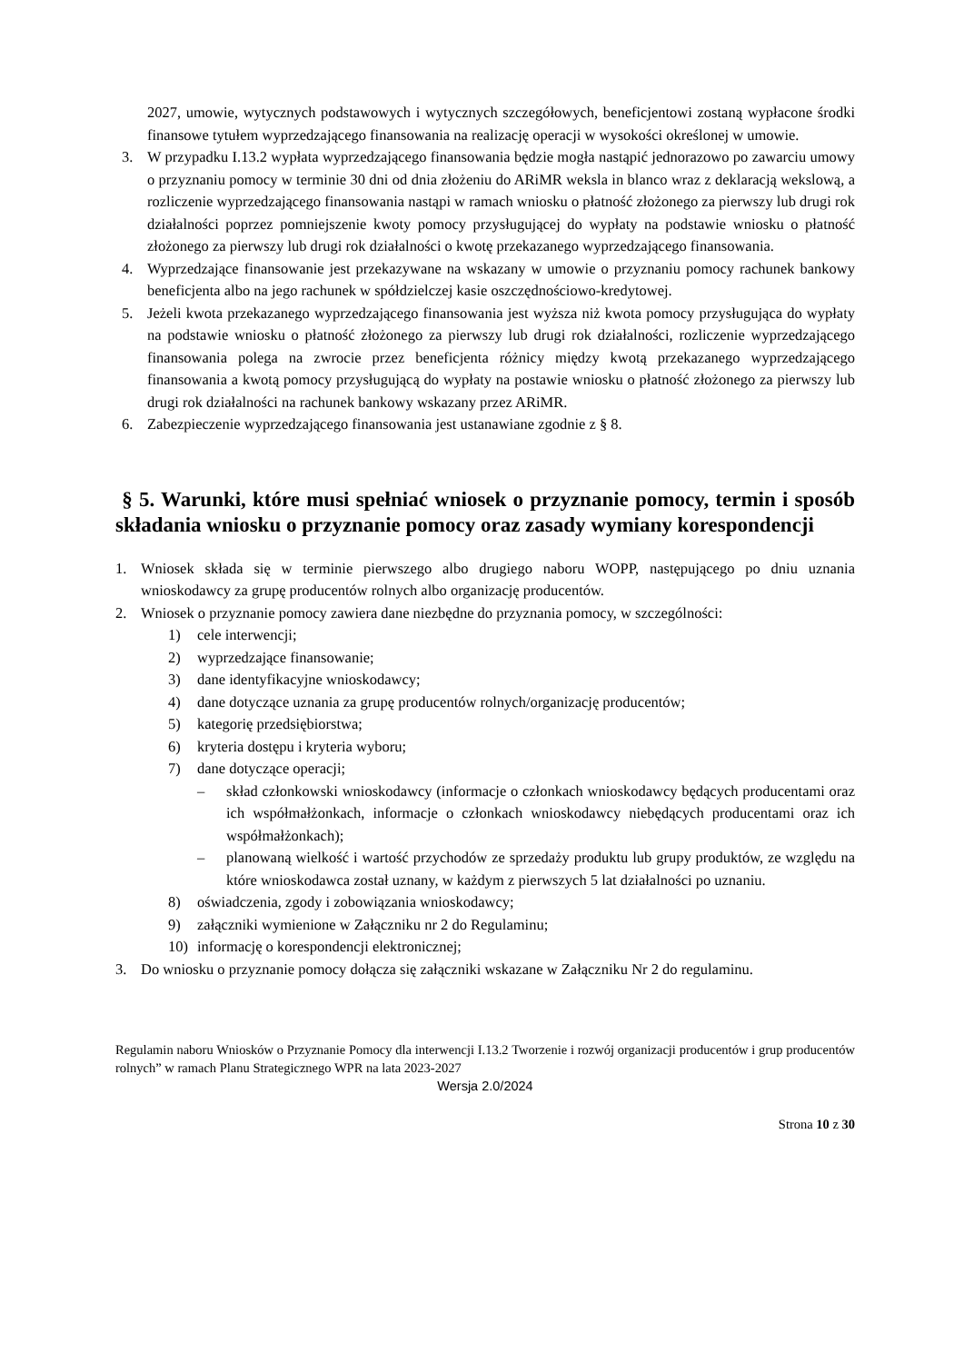2027, umowie, wytycznych podstawowych i wytycznych szczegółowych, beneficjentowi zostaną wypłacone środki finansowe tytułem wyprzedzającego finansowania na realizację operacji w wysokości określonej w umowie.
3. W przypadku I.13.2 wypłata wyprzedzającego finansowania będzie mogła nastąpić jednorazowo po zawarciu umowy o przyznaniu pomocy w terminie 30 dni od dnia złożeniu do ARiMR weksla in blanco wraz z deklaracją wekslową, a rozliczenie wyprzedzającego finansowania nastąpi w ramach wniosku o płatność złożonego za pierwszy lub drugi rok działalności poprzez pomniejszenie kwoty pomocy przysługującej do wypłaty na podstawie wniosku o płatność złożonego za pierwszy lub drugi rok działalności o kwotę przekazanego wyprzedzającego finansowania.
4. Wyprzedzające finansowanie jest przekazywane na wskazany w umowie o przyznaniu pomocy rachunek bankowy beneficjenta albo na jego rachunek w spółdzielczej kasie oszczędnościowo-kredytowej.
5. Jeżeli kwota przekazanego wyprzedzającego finansowania jest wyższa niż kwota pomocy przysługująca do wypłaty na podstawie wniosku o płatność złożonego za pierwszy lub drugi rok działalności, rozliczenie wyprzedzającego finansowania polega na zwrocie przez beneficjenta różnicy między kwotą przekazanego wyprzedzającego finansowania a kwotą pomocy przysługującą do wypłaty na postawie wniosku o płatność złożonego za pierwszy lub drugi rok działalności na rachunek bankowy wskazany przez ARiMR.
6. Zabezpieczenie wyprzedzającego finansowania jest ustanawiane zgodnie z § 8.
§ 5. Warunki, które musi spełniać wniosek o przyznanie pomocy, termin i sposób składania wniosku o przyznanie pomocy oraz zasady wymiany korespondencji
1. Wniosek składa się w terminie pierwszego albo drugiego naboru WOPP, następującego po dniu uznania wnioskodawcy za grupę producentów rolnych albo organizację producentów.
2. Wniosek o przyznanie pomocy zawiera dane niezbędne do przyznania pomocy, w szczególności:
1) cele interwencji;
2) wyprzedzające finansowanie;
3) dane identyfikacyjne wnioskodawcy;
4) dane dotyczące uznania za grupę producentów rolnych/organizację producentów;
5) kategorię przedsiębiorstwa;
6) kryteria dostępu i kryteria wyboru;
7) dane dotyczące operacji;
– skład członkowski wnioskodawcy (informacje o członkach wnioskodawcy będących producentami oraz ich współmałżonkach, informacje o członkach wnioskodawcy niebędących producentami oraz ich współmałżonkach);
– planowaną wielkość i wartość przychodów ze sprzedaży produktu lub grupy produktów, ze względu na które wnioskodawca został uznany, w każdym z pierwszych 5 lat działalności po uznaniu.
8) oświadczenia, zgody i zobowiązania wnioskodawcy;
9) załączniki wymienione w Załączniku nr 2 do Regulaminu;
10) informację o korespondencji elektronicznej;
3. Do wniosku o przyznanie pomocy dołącza się załączniki wskazane w Załączniku Nr 2 do regulaminu.
Regulamin naboru Wniosków o Przyznanie Pomocy dla interwencji I.13.2 Tworzenie i rozwój organizacji producentów i grup producentów rolnych” w ramach Planu Strategicznego WPR na lata 2023-2027
Wersja 2.0/2024
Strona 10 z 30